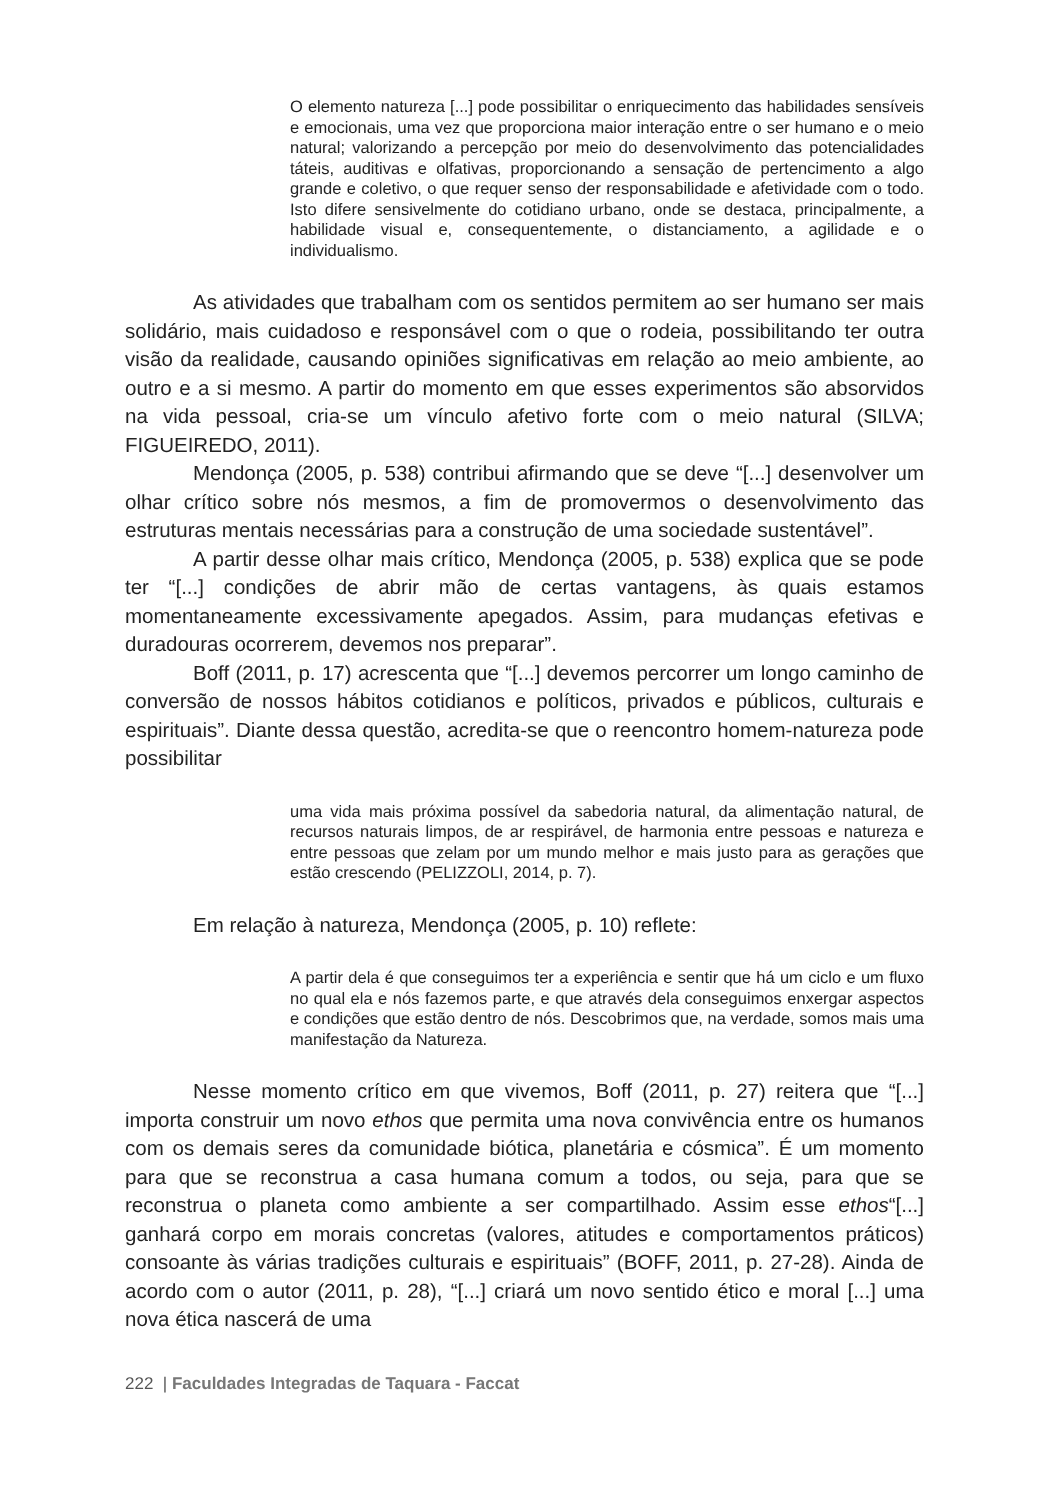O elemento natureza [...] pode possibilitar o enriquecimento das habilidades sensíveis e emocionais, uma vez que proporciona maior interação entre o ser humano e o meio natural; valorizando a percepção por meio do desenvolvimento das potencialidades táteis, auditivas e olfativas, proporcionando a sensação de pertencimento a algo grande e coletivo, o que requer senso der responsabilidade e afetividade com o todo. Isto difere sensivelmente do cotidiano urbano, onde se destaca, principalmente, a habilidade visual e, consequentemente, o distanciamento, a agilidade e o individualismo.
As atividades que trabalham com os sentidos permitem ao ser humano ser mais solidário, mais cuidadoso e responsável com o que o rodeia, possibilitando ter outra visão da realidade, causando opiniões significativas em relação ao meio ambiente, ao outro e a si mesmo. A partir do momento em que esses experimentos são absorvidos na vida pessoal, cria-se um vínculo afetivo forte com o meio natural (SILVA; FIGUEIREDO, 2011).
Mendonça (2005, p. 538) contribui afirmando que se deve “[...] desenvolver um olhar crítico sobre nós mesmos, a fim de promovermos o desenvolvimento das estruturas mentais necessárias para a construção de uma sociedade sustentável”.
A partir desse olhar mais crítico, Mendonça (2005, p. 538) explica que se pode ter “[...] condições de abrir mão de certas vantagens, às quais estamos momentaneamente excessivamente apegados. Assim, para mudanças efetivas e duradouras ocorrerem, devemos nos preparar”.
Boff (2011, p. 17) acrescenta que “[...] devemos percorrer um longo caminho de conversão de nossos hábitos cotidianos e políticos, privados e públicos, culturais e espirituais”. Diante dessa questão, acredita-se que o reencontro homem-natureza pode possibilitar
uma vida mais próxima possível da sabedoria natural, da alimentação natural, de recursos naturais limpos, de ar respirável, de harmonia entre pessoas e natureza e entre pessoas que zelam por um mundo melhor e mais justo para as gerações que estão crescendo (PELIZZOLI, 2014, p. 7).
Em relação à natureza, Mendonça (2005, p. 10) reflete:
A partir dela é que conseguimos ter a experiência e sentir que há um ciclo e um fluxo no qual ela e nós fazemos parte, e que através dela conseguimos enxergar aspectos e condições que estão dentro de nós. Descobrimos que, na verdade, somos mais uma manifestação da Natureza.
Nesse momento crítico em que vivemos, Boff (2011, p. 27) reitera que “[...] importa construir um novo ethos que permita uma nova convivência entre os humanos com os demais seres da comunidade biótica, planetária e cósmica”. É um momento para que se reconstrua a casa humana comum a todos, ou seja, para que se reconstrua o planeta como ambiente a ser compartilhado. Assim esse ethos“[...] ganhará corpo em morais concretas (valores, atitudes e comportamentos práticos) consoante às várias tradições culturais e espirituais” (BOFF, 2011, p. 27-28). Ainda de acordo com o autor (2011, p. 28), “[...] criará um novo sentido ético e moral [...] uma nova ética nascerá de uma
222 | Faculdades Integradas de Taquara - Faccat